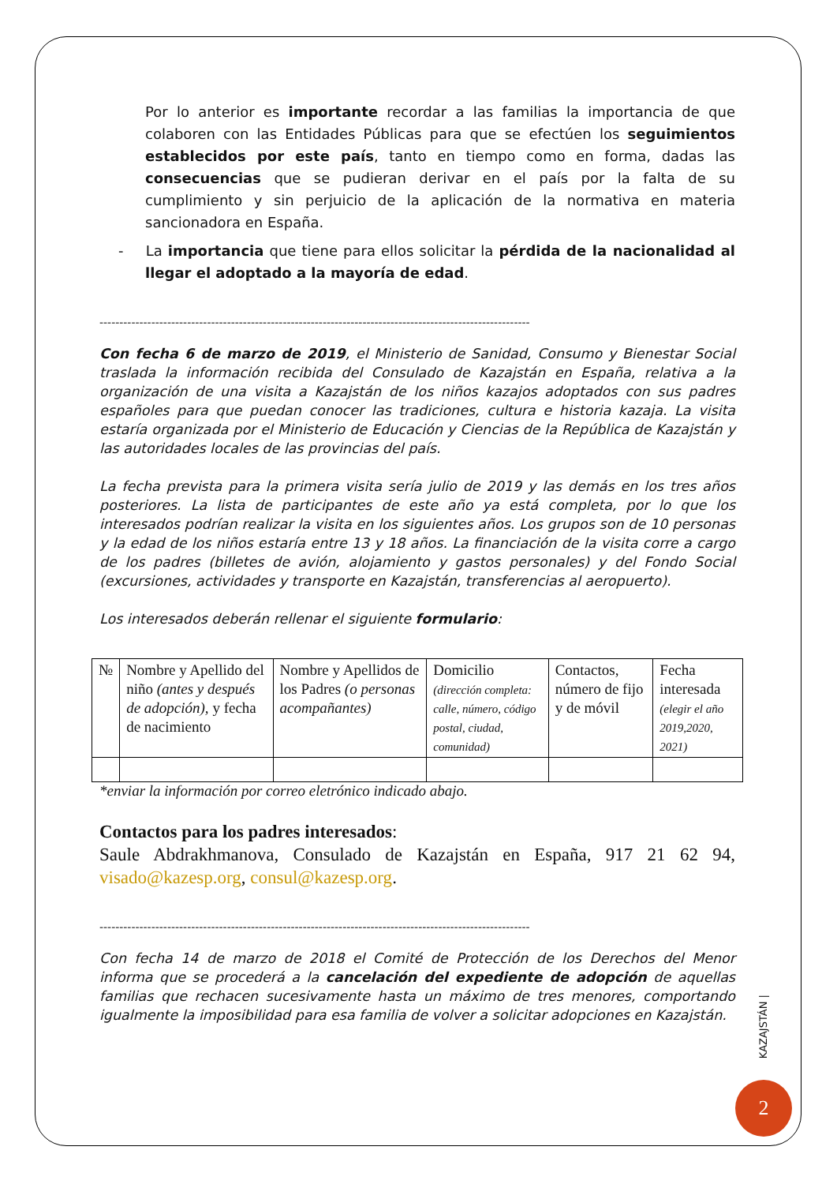Por lo anterior es importante recordar a las familias la importancia de que colaboren con las Entidades Públicas para que se efectúen los seguimientos establecidos por este país, tanto en tiempo como en forma, dadas las consecuencias que se pudieran derivar en el país por la falta de su cumplimiento y sin perjuicio de la aplicación de la normativa en materia sancionadora en España.
- La importancia que tiene para ellos solicitar la pérdida de la nacionalidad al llegar el adoptado a la mayoría de edad.
------------------------------------------------------------------------------------------------------------
Con fecha 6 de marzo de 2019, el Ministerio de Sanidad, Consumo y Bienestar Social traslada la información recibida del Consulado de Kazajstán en España, relativa a la organización de una visita a Kazajstán de los niños kazajos adoptados con sus padres españoles para que puedan conocer las tradiciones, cultura e historia kazaja. La visita estaría organizada por el Ministerio de Educación y Ciencias de la República de Kazajstán y las autoridades locales de las provincias del país.
La fecha prevista para la primera visita sería julio de 2019 y las demás en los tres años posteriores. La lista de participantes de este año ya está completa, por lo que los interesados podrían realizar la visita en los siguientes años. Los grupos son de 10 personas y la edad de los niños estaría entre 13 y 18 años. La financiación de la visita corre a cargo de los padres (billetes de avión, alojamiento y gastos personales) y del Fondo Social (excursiones, actividades y transporte en Kazajstán, transferencias al aeropuerto).
Los interesados deberán rellenar el siguiente formulario:
| № | Nombre y Apellido del niño (antes y después de adopción), y fecha de nacimiento | Nombre y Apellidos de los Padres (o personas acompañantes) | Domicilio (dirección completa: calle, número, código postal, ciudad, comunidad) | Contactos, número de fijo y de móvil | Fecha interesada (elegir el año 2019,2020, 2021) |
*enviar la información por correo eletrónico indicado abajo.
Contactos para los padres interesados:
Saule Abdrakhmanova, Consulado de Kazajstán en España, 917 21 62 94, visado@kazesp.org, consul@kazesp.org.
------------------------------------------------------------------------------------------------------------
Con fecha 14 de marzo de 2018 el Comité de Protección de los Derechos del Menor informa que se procederá a la cancelación del expediente de adopción de aquellas familias que rechacen sucesivamente hasta un máximo de tres menores, comportando igualmente la imposibilidad para esa familia de volver a solicitar adopciones en Kazajstán.
KAZAJSTÁN |
2